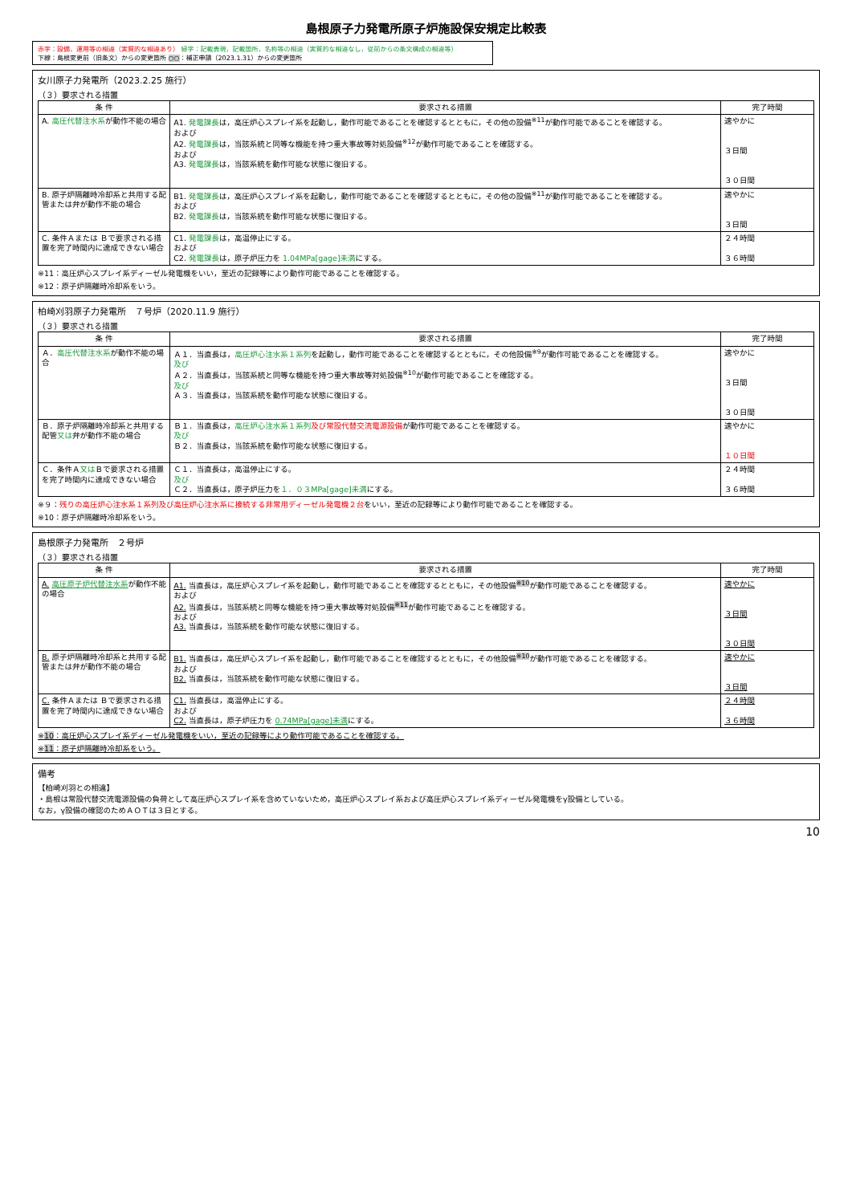島根原子力発電所原子炉施設保安規定比較表
赤字：設備，運用等の相違（実質的な相違あり） 緑字：記載表現，記載箇所，名称等の相違（実質的な相違なし，従前からの条文構成の相違等）
下線：島根変更前（旧条文）からの変更箇所 ○○：補正申請（2023.1.31）からの変更箇所
女川原子力発電所（2023.2.25 施行）
（３）要求される措置
| 条 件 | 要求される措置 | 完了時間 |
| --- | --- | --- |
| A. 高圧代替注水系 が動作不能の場合 | A1. 発電課長 は，高圧炉心スプレイ系を起動し，動作可能であることを確認するとともに，その他の設備<sup>※11</sup>が動作可能であることを確認する。 および A2. 発電課長 は，当該系統と同等な機能を持つ重大事故等対処設備<sup>※12</sup>が動作可能であることを確認する。 および A3. 発電課長 は，当該系統を動作可能な状態に復旧する。 | 速やかに ３日間 ３０日間 |
| B. 原子炉隔離時冷却系と共用する配管または弁が動作不能の場合 | B1. 発電課長 は，高圧炉心スプレイ系を起動し，動作可能であることを確認するとともに，その他の設備<sup>※11</sup>が動作可能であることを確認する。 および B2. 発電課長 は，当該系統を動作可能な状態に復旧する。 | 速やかに ３日間 |
| C. 条件Ａまたは Ｂで要求される措置を完了時間内に達成できない場合 | C1. 発電課長 は，高温停止にする。 および C2. 発電課長 は，原子炉圧力を 1.04MPa[gage]未満 にする。 | ２４時間 ３６時間 |
※11：高圧炉心スプレイ系ディーゼル発電機をいい，至近の記録等により動作可能であることを確認する。
※12：原子炉隔離時冷却系をいう。
柏崎刈羽原子力発電所　７号炉（2020.11.9 施行）
（３）要求される措置
| 条 件 | 要求される措置 | 完了時間 |
| --- | --- | --- |
| Ａ． 高圧代替注水系 が動作不能の場合 | Ａ１．当直長は， 高圧炉心注水系 １系列 を起動し，動作可能であることを確認するとともに，その他設備<sup>※9</sup>が動作可能であることを確認する。 及び Ａ２．当直長は，当該系統と同等な機能を持つ重大事故等対処設備<sup>※10</sup>が動作可能であることを確認する。 及び Ａ３．当直長は，当該系統を動作可能な状態に復旧する。 | 速やかに ３日間 ３０日間 |
| Ｂ．原子炉隔離時冷却系と共用する配管 又は 弁が動作不能の場合 | Ｂ１．当直長は， 高圧炉心注水系 １系列 及び常設代替交流電源設備 が動作可能であることを確認する。 及び Ｂ２．当直長は，当該系統を動作可能な状態に復旧する。 | 速やかに １０日間 |
| Ｃ．条件Ａ 又は Ｂで要求される措置を完了時間内に達成できない場合 | Ｃ１．当直長は，高温停止にする。 及び Ｃ２．当直長は，原子炉圧力を １．０３MPa[gage]未満 にする。 | ２４時間 ３６時間 |
※９：残りの高圧炉心注水系１系列及び高圧炉心注水系に接続する非常用ディーゼル発電機２台をいい，至近の記録等により動作可能であることを確認する。
※10：原子炉隔離時冷却系をいう。
島根原子力発電所　２号炉
（３）要求される措置
| 条 件 | 要求される措置 | 完了時間 |
| --- | --- | --- |
| A. 高圧原子炉代替注水系 が動作不能の場合 | A1. 当直長は，高圧炉心スプレイ系を起動し，動作可能であることを確認するとともに，その他設備<sup>※10</sup>が動作可能であることを確認する。 および A2. 当直長は，当該系統と同等な機能を持つ重大事故等対処設備<sup>※11</sup>が動作可能であることを確認する。 および A3. 当直長は，当該系統を動作可能な状態に復旧する。 | 速やかに ３日間 ３０日間 |
| B. 原子炉隔離時冷却系と共用する配管または弁が動作不能の場合 | B1. 当直長は，高圧炉心スプレイ系を起動し，動作可能であることを確認するとともに，その他設備<sup>※10</sup>が動作可能であることを確認する。 および B2. 当直長は，当該系統を動作可能な状態に復旧する。 | 速やかに ３日間 |
| C. 条件Ａまたは Ｂで要求される措置を完了時間内に達成できない場合 | C1. 当直長は，高温停止にする。 および C2. 当直長は，原子炉圧力を 0.74MPa[gage]未満 にする。 | ２４時間 ３６時間 |
※10：高圧炉心スプレイ系ディーゼル発電機をいい，至近の記録等により動作可能であることを確認する。
※11：原子炉隔離時冷却系をいう。
備考
【柏崎刈羽との相違】
・島根は常設代替交流電源設備の負荷として高圧炉心スプレイ系を含めていないため，高圧炉心スプレイ系および高圧炉心スプレイ系ディーゼル発電機をγ設備としている。
なお，γ設備の確認のためＡＯＴは３日とする。
10